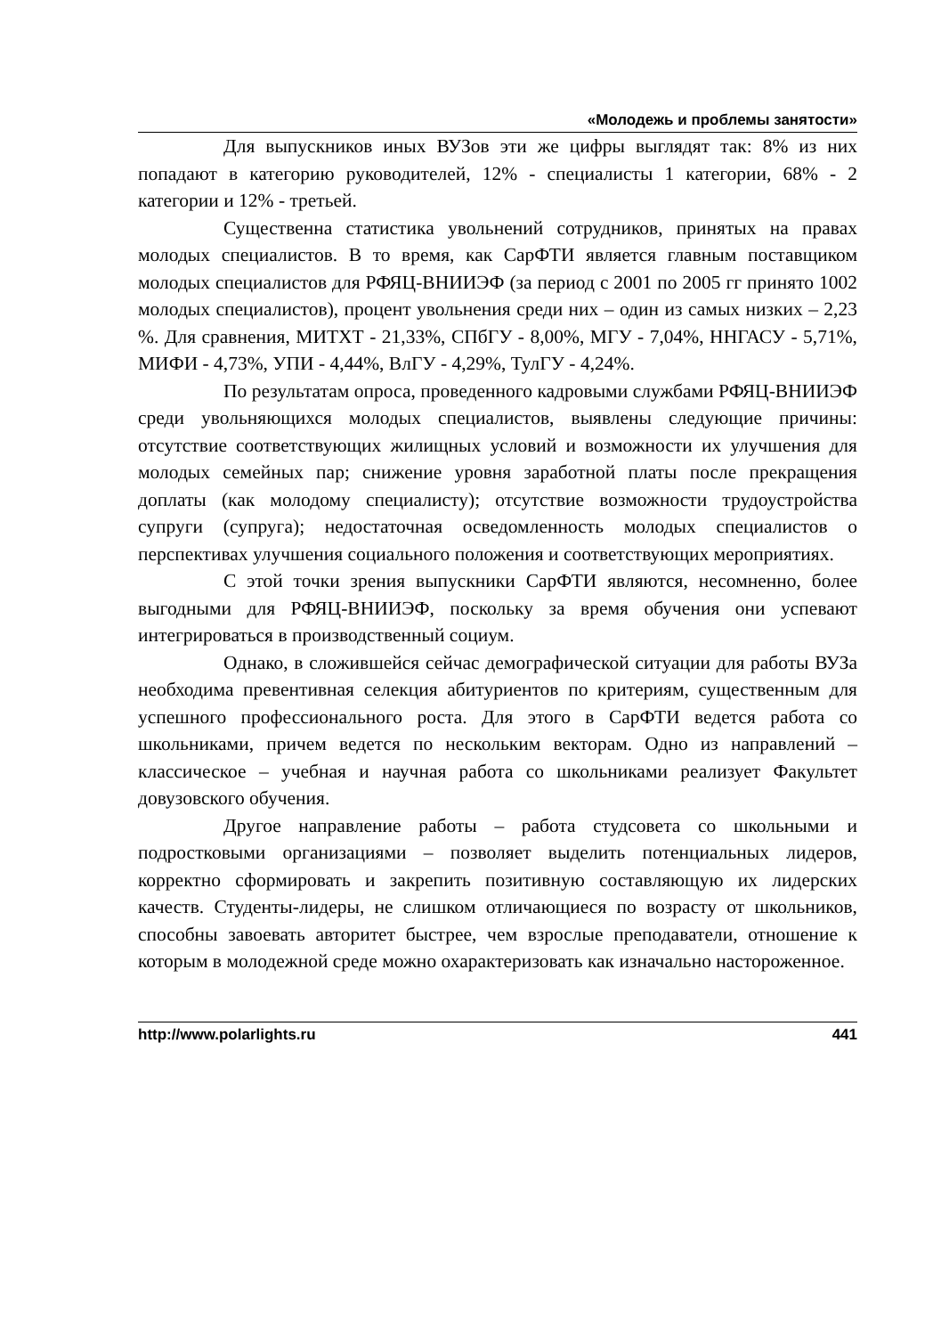«Молодежь и проблемы занятости»
Для выпускников иных ВУЗов эти же цифры выглядят так: 8% из них попадают в категорию руководителей, 12% - специалисты 1 категории, 68% - 2 категории и 12% - третьей.
Существенна статистика увольнений сотрудников, принятых на правах молодых специалистов. В то время, как СарФТИ является главным поставщиком молодых специалистов для РФЯЦ-ВНИИЭФ (за период с 2001 по 2005 гг принято 1002 молодых специалистов), процент увольнения среди них – один из самых низких – 2,23 %. Для сравнения, МИТХТ - 21,33%, СПбГУ - 8,00%, МГУ - 7,04%, ННГАСУ - 5,71%, МИФИ - 4,73%, УПИ - 4,44%, ВлГУ - 4,29%, ТулГУ - 4,24%.
По результатам опроса, проведенного кадровыми службами РФЯЦ-ВНИИЭФ среди увольняющихся молодых специалистов, выявлены следующие причины: отсутствие соответствующих жилищных условий и возможности их улучшения для молодых семейных пар; снижение уровня заработной платы после прекращения доплаты (как молодому специалисту); отсутствие возможности трудоустройства супруги (супруга); недостаточная осведомленность молодых специалистов о перспективах улучшения социального положения и соответствующих мероприятиях.
С этой точки зрения выпускники СарФТИ являются, несомненно, более выгодными для РФЯЦ-ВНИИЭФ, поскольку за время обучения они успевают интегрироваться в производственный социум.
Однако, в сложившейся сейчас демографической ситуации для работы ВУЗа необходима превентивная селекция абитуриентов по критериям, существенным для успешного профессионального роста. Для этого в СарФТИ ведется работа со школьниками, причем ведется по нескольким векторам. Одно из направлений – классическое – учебная и научная работа со школьниками реализует Факультет довузовского обучения.
Другое направление работы – работа студсовета со школьными и подростковыми организациями – позволяет выделить потенциальных лидеров, корректно сформировать и закрепить позитивную составляющую их лидерских качеств. Студенты-лидеры, не слишком отличающиеся по возрасту от школьников, способны завоевать авторитет быстрее, чем взрослые преподаватели, отношение к которым в молодежной среде можно охарактеризовать как изначально настороженное.
http://www.polarlights.ru 441